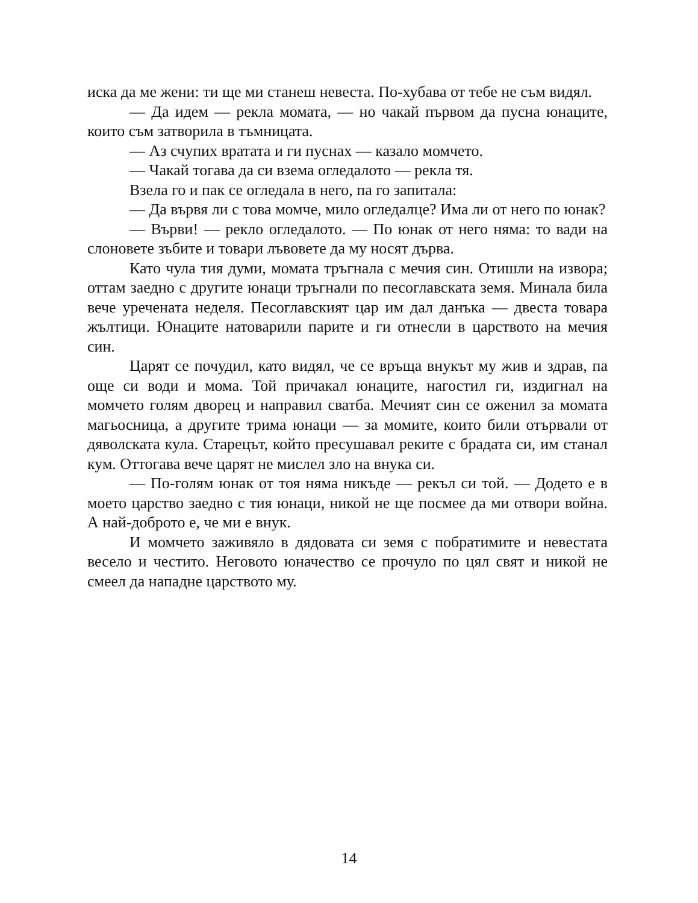иска да ме жени: ти ще ми станеш невеста. По-хубава от тебе не съм видял.
— Да идем — рекла момата, — но чакай първом да пусна юнаците, които съм затворила в тъмницата.
— Аз счупих вратата и ги пуснах — казало момчето.
— Чакай тогава да си взема огледалото — рекла тя.
Взела го и пак се огледала в него, па го запитала:
— Да вървя ли с това момче, мило огледалце? Има ли от него по юнак?
— Върви! — рекло огледалото. — По юнак от него няма: то вади на слоновете зъбите и товари лъвовете да му носят дърва.
Като чула тия думи, момата тръгнала с мечия син. Отишли на извора; оттам заедно с другите юнаци тръгнали по песоглавската земя. Минала била вече уречената неделя. Песоглавският цар им дал данъка — двеста товара жълтици. Юнаците натоварили парите и ги отнесли в царството на мечия син.
Царят се почудил, като видял, че се връща внукът му жив и здрав, па още си води и мома. Той причакал юнаците, нагостил ги, издигнал на момчето голям дворец и направил сватба. Мечият син се оженил за момата магьосница, а другите трима юнаци — за момите, които били отървали от дяволската кула. Старецът, който пресушавал реките с брадата си, им станал кум. Оттогава вече царят не мислел зло на внука си.
— По-голям юнак от тоя няма никъде — рекъл си той. — Додето е в моето царство заедно с тия юнаци, никой не ще посмее да ми отвори война. А най-доброто е, че ми е внук.
И момчето заживяло в дядовата си земя с побратимите и невестата весело и честито. Неговото юначество се прочуло по цял свят и никой не смеел да нападне царството му.
14